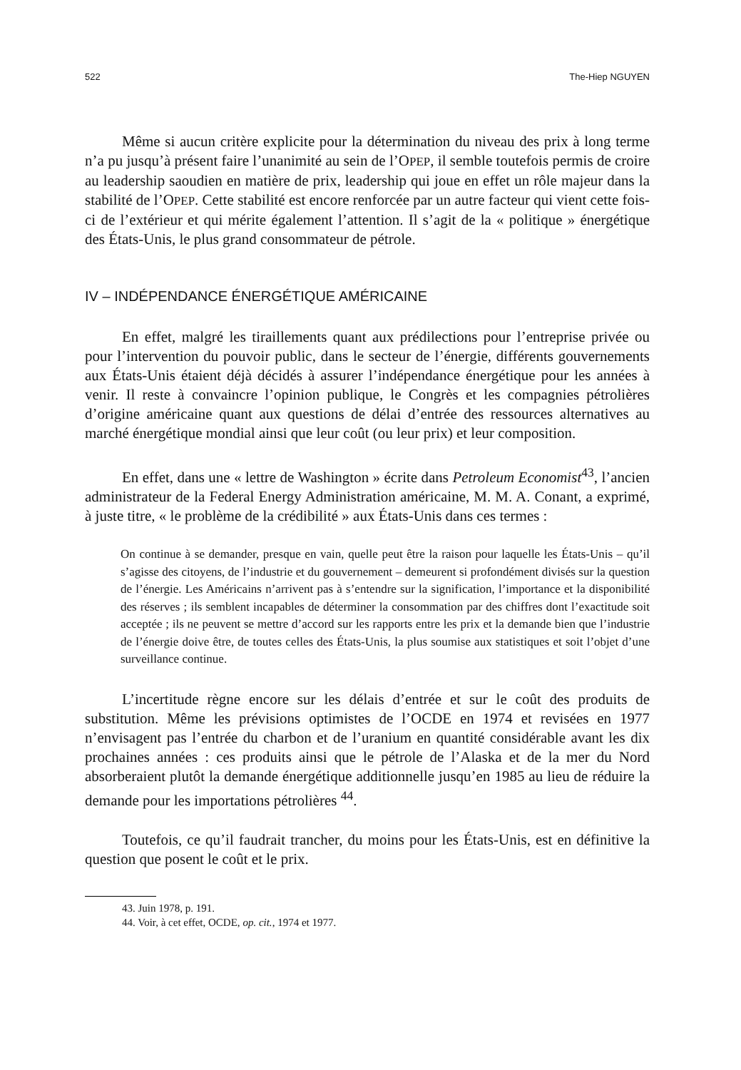522 The-Hiep NGUYEN
Même si aucun critère explicite pour la détermination du niveau des prix à long terme n’a pu jusqu’à présent faire l’unanimité au sein de l’OPEP, il semble toutefois permis de croire au leadership saoudien en matière de prix, leadership qui joue en effet un rôle majeur dans la stabilité de l’OPEP. Cette stabilité est encore renforcée par un autre facteur qui vient cette fois-ci de l’extérieur et qui mérite également l’attention. Il s’agit de la « politique » énergétique des États-Unis, le plus grand consommateur de pétrole.
IV – INDÉPENDANCE ÉNERGÉTIQUE AMÉRICAINE
En effet, malgré les tiraillements quant aux prédilections pour l’entreprise privée ou pour l’intervention du pouvoir public, dans le secteur de l’énergie, différents gouvernements aux États-Unis étaient déjà décidés à assurer l’indépendance énergétique pour les années à venir. Il reste à convaincre l’opinion publique, le Congrès et les compagnies pétrolières d’origine américaine quant aux questions de délai d’entrée des ressources alternatives au marché énergétique mondial ainsi que leur coût (ou leur prix) et leur composition.
En effet, dans une « lettre de Washington » écrite dans Petroleum Economist<sup>43</sup>, l’ancien administrateur de la Federal Energy Administration américaine, M. M. A. Conant, a exprimé, à juste titre, « le problème de la crédibilité » aux États-Unis dans ces termes :
On continue à se demander, presque en vain, quelle peut être la raison pour laquelle les États-Unis – qu’il s’agisse des citoyens, de l’industrie et du gouvernement – demeurent si profondément divisés sur la question de l’énergie. Les Américains n’arrivent pas à s’entendre sur la signification, l’importance et la disponibilité des réserves ; ils semblent incapables de déterminer la consommation par des chiffres dont l’exactitude soit acceptée ; ils ne peuvent se mettre d’accord sur les rapports entre les prix et la demande bien que l’industrie de l’énergie doive être, de toutes celles des États-Unis, la plus soumise aux statistiques et soit l’objet d’une surveillance continue.
L’incertitude règne encore sur les délais d’entrée et sur le coût des produits de substitution. Même les prévisions optimistes de l’OCDE en 1974 et revisées en 1977 n’envisagent pas l’entrée du charbon et de l’uranium en quantité considérable avant les dix prochaines années : ces produits ainsi que le pétrole de l’Alaska et de la mer du Nord absorberaient plutôt la demande énergétique additionnelle jusqu’en 1985 au lieu de réduire la demande pour les importations pétrolières <sup>44</sup>.
Toutefois, ce qu’il faudrait trancher, du moins pour les États-Unis, est en définitive la question que posent le coût et le prix.
43. Juin 1978, p. 191.
44. Voir, à cet effet, OCDE, op. cit., 1974 et 1977.